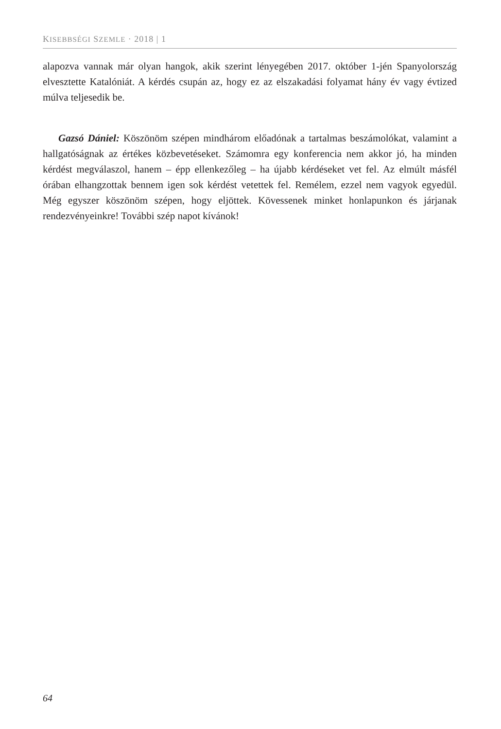KISEBBSÉGI SZEMLE · 2018 | 1
alapozva vannak már olyan hangok, akik szerint lényegében 2017. október 1-jén Spanyolország elvesztette Katalóniát. A kérdés csupán az, hogy ez az elszakadási folyamat hány év vagy évtized múlva teljesedik be.
Gazsó Dániel: Köszönöm szépen mindhárom előadónak a tartalmas beszámolókat, valamint a hallgatóságnak az értékes közbevetéseket. Számomra egy konferencia nem akkor jó, ha minden kérdést megválaszol, hanem – épp ellenkezőleg – ha újabb kérdéseket vet fel. Az elmúlt másfél órában elhangzottak bennem igen sok kérdést vetettek fel. Remélem, ezzel nem vagyok egyedül. Még egyszer köszönöm szépen, hogy eljöttek. Kövessenek minket honlapunkon és járjanak rendezvényeinkre! További szép napot kívánok!
64